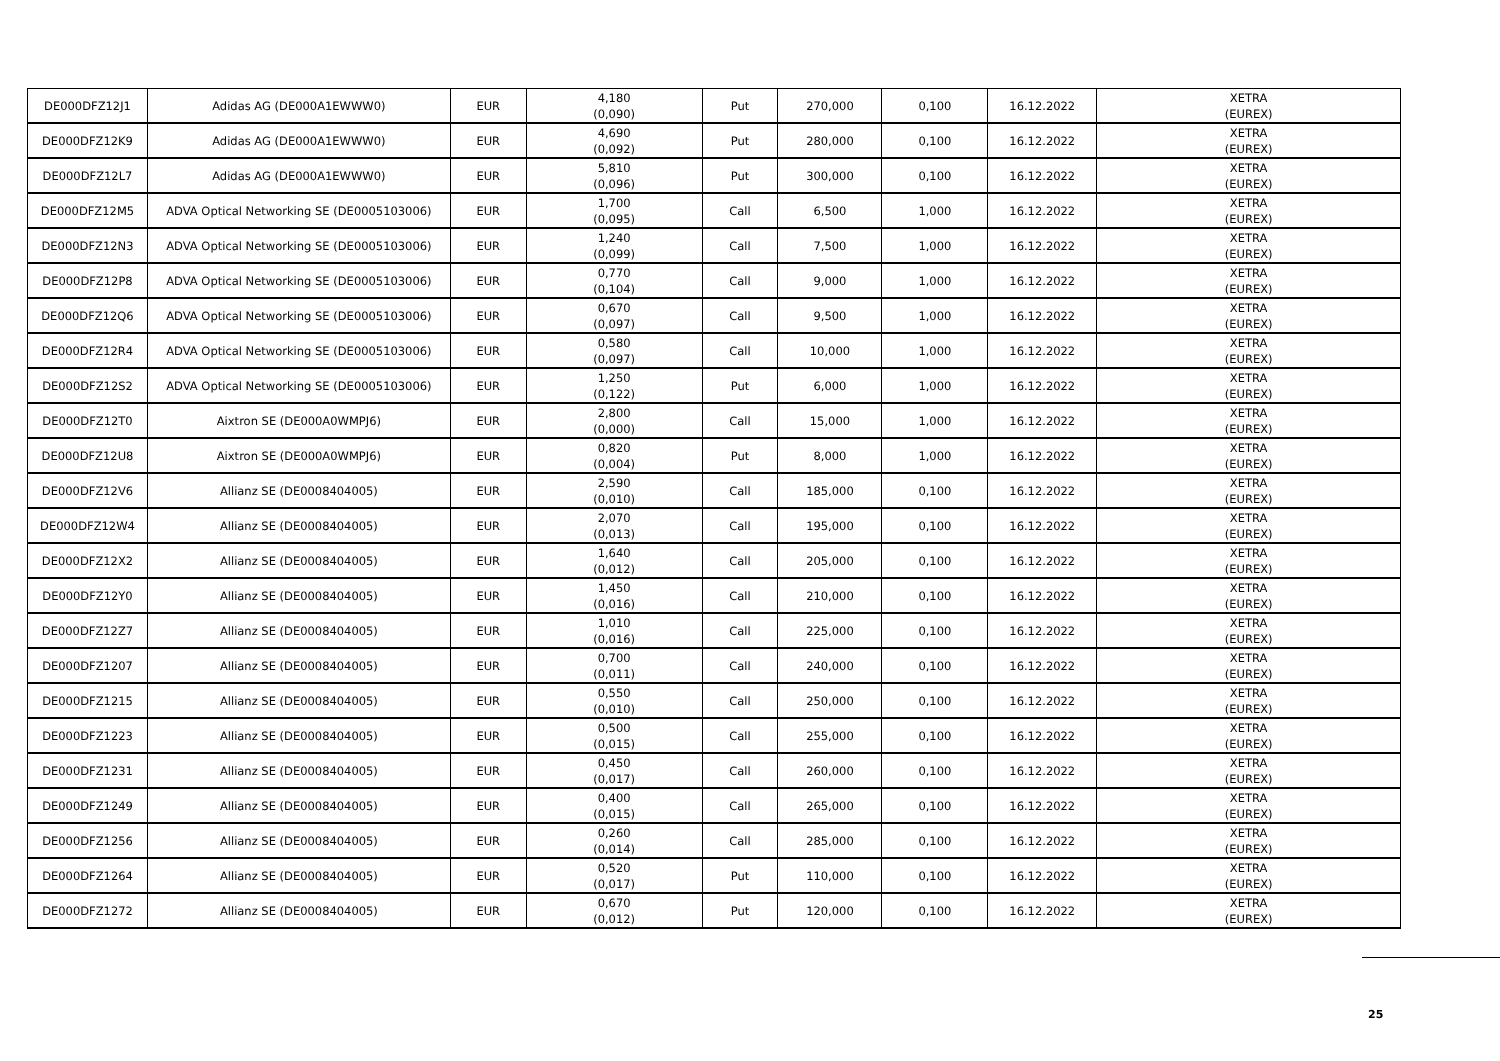| DE000DFZ12J1 | Adidas AG (DE000A1EWWW0) | EUR | 4,180 (0,090) | Put | 270,000 | 0,100 | 16.12.2022 | XETRA (EUREX) |
| DE000DFZ12K9 | Adidas AG (DE000A1EWWW0) | EUR | 4,690 (0,092) | Put | 280,000 | 0,100 | 16.12.2022 | XETRA (EUREX) |
| DE000DFZ12L7 | Adidas AG (DE000A1EWWW0) | EUR | 5,810 (0,096) | Put | 300,000 | 0,100 | 16.12.2022 | XETRA (EUREX) |
| DE000DFZ12M5 | ADVA Optical Networking SE (DE0005103006) | EUR | 1,700 (0,095) | Call | 6,500 | 1,000 | 16.12.2022 | XETRA (EUREX) |
| DE000DFZ12N3 | ADVA Optical Networking SE (DE0005103006) | EUR | 1,240 (0,099) | Call | 7,500 | 1,000 | 16.12.2022 | XETRA (EUREX) |
| DE000DFZ12P8 | ADVA Optical Networking SE (DE0005103006) | EUR | 0,770 (0,104) | Call | 9,000 | 1,000 | 16.12.2022 | XETRA (EUREX) |
| DE000DFZ12Q6 | ADVA Optical Networking SE (DE0005103006) | EUR | 0,670 (0,097) | Call | 9,500 | 1,000 | 16.12.2022 | XETRA (EUREX) |
| DE000DFZ12R4 | ADVA Optical Networking SE (DE0005103006) | EUR | 0,580 (0,097) | Call | 10,000 | 1,000 | 16.12.2022 | XETRA (EUREX) |
| DE000DFZ12S2 | ADVA Optical Networking SE (DE0005103006) | EUR | 1,250 (0,122) | Put | 6,000 | 1,000 | 16.12.2022 | XETRA (EUREX) |
| DE000DFZ12T0 | Aixtron SE (DE000A0WMPJ6) | EUR | 2,800 (0,000) | Call | 15,000 | 1,000 | 16.12.2022 | XETRA (EUREX) |
| DE000DFZ12U8 | Aixtron SE (DE000A0WMPJ6) | EUR | 0,820 (0,004) | Put | 8,000 | 1,000 | 16.12.2022 | XETRA (EUREX) |
| DE000DFZ12V6 | Allianz SE (DE0008404005) | EUR | 2,590 (0,010) | Call | 185,000 | 0,100 | 16.12.2022 | XETRA (EUREX) |
| DE000DFZ12W4 | Allianz SE (DE0008404005) | EUR | 2,070 (0,013) | Call | 195,000 | 0,100 | 16.12.2022 | XETRA (EUREX) |
| DE000DFZ12X2 | Allianz SE (DE0008404005) | EUR | 1,640 (0,012) | Call | 205,000 | 0,100 | 16.12.2022 | XETRA (EUREX) |
| DE000DFZ12Y0 | Allianz SE (DE0008404005) | EUR | 1,450 (0,016) | Call | 210,000 | 0,100 | 16.12.2022 | XETRA (EUREX) |
| DE000DFZ12Z7 | Allianz SE (DE0008404005) | EUR | 1,010 (0,016) | Call | 225,000 | 0,100 | 16.12.2022 | XETRA (EUREX) |
| DE000DFZ1207 | Allianz SE (DE0008404005) | EUR | 0,700 (0,011) | Call | 240,000 | 0,100 | 16.12.2022 | XETRA (EUREX) |
| DE000DFZ1215 | Allianz SE (DE0008404005) | EUR | 0,550 (0,010) | Call | 250,000 | 0,100 | 16.12.2022 | XETRA (EUREX) |
| DE000DFZ1223 | Allianz SE (DE0008404005) | EUR | 0,500 (0,015) | Call | 255,000 | 0,100 | 16.12.2022 | XETRA (EUREX) |
| DE000DFZ1231 | Allianz SE (DE0008404005) | EUR | 0,450 (0,017) | Call | 260,000 | 0,100 | 16.12.2022 | XETRA (EUREX) |
| DE000DFZ1249 | Allianz SE (DE0008404005) | EUR | 0,400 (0,015) | Call | 265,000 | 0,100 | 16.12.2022 | XETRA (EUREX) |
| DE000DFZ1256 | Allianz SE (DE0008404005) | EUR | 0,260 (0,014) | Call | 285,000 | 0,100 | 16.12.2022 | XETRA (EUREX) |
| DE000DFZ1264 | Allianz SE (DE0008404005) | EUR | 0,520 (0,017) | Put | 110,000 | 0,100 | 16.12.2022 | XETRA (EUREX) |
| DE000DFZ1272 | Allianz SE (DE0008404005) | EUR | 0,670 (0,012) | Put | 120,000 | 0,100 | 16.12.2022 | XETRA (EUREX) |
25